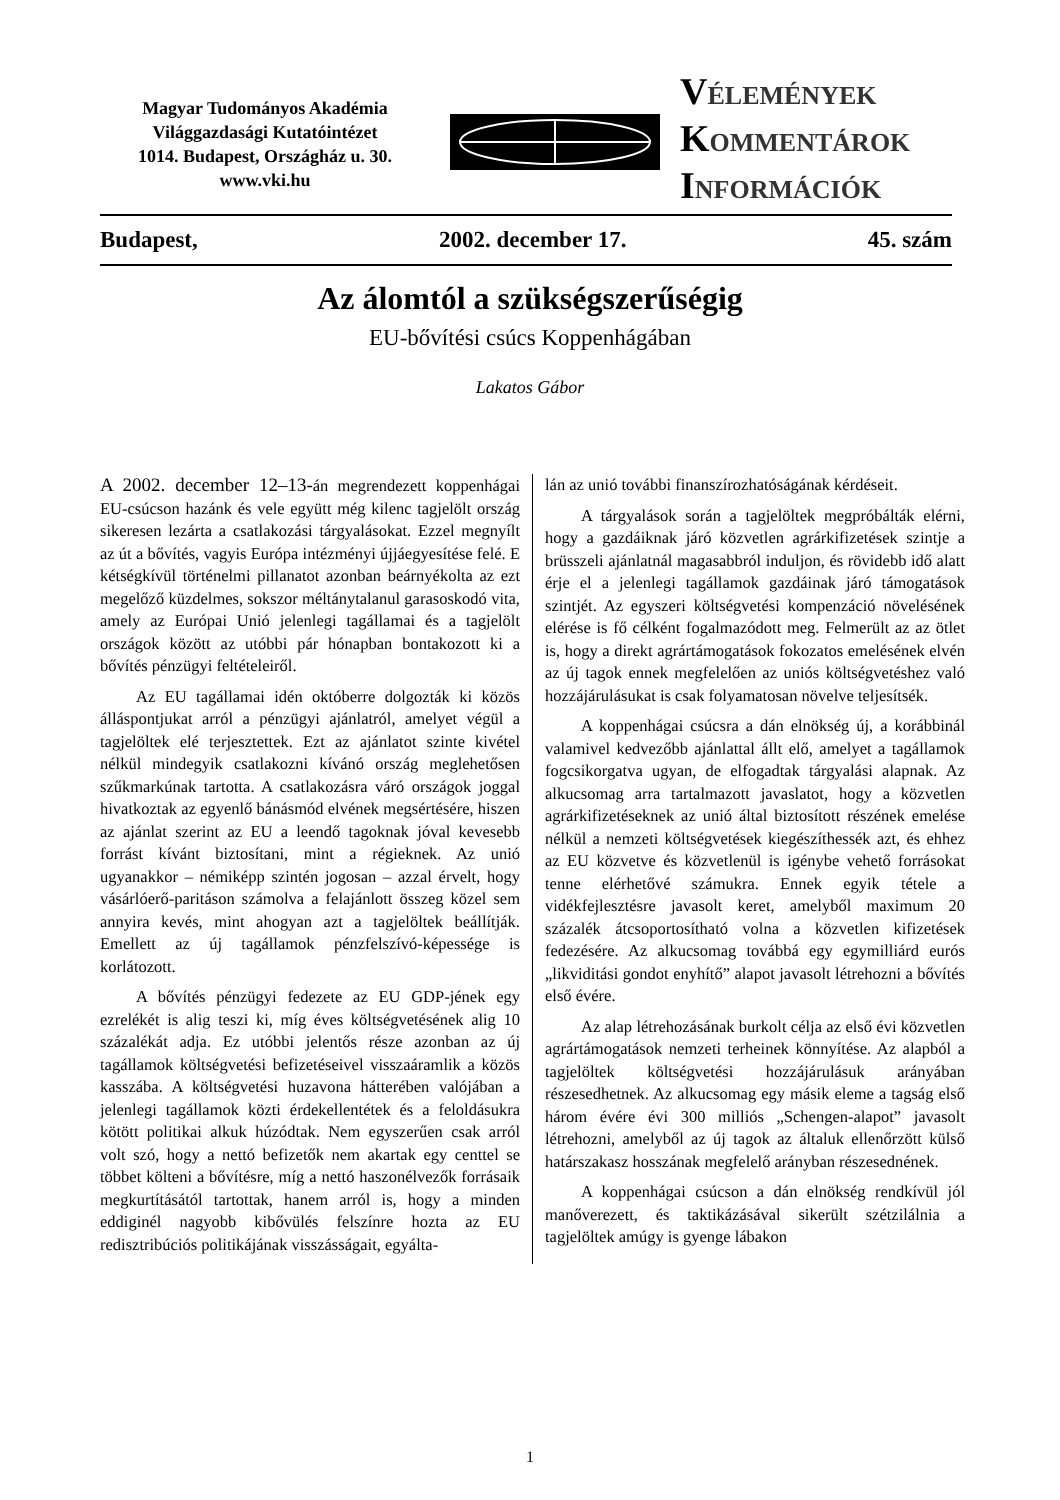Magyar Tudományos Akadémia
Világgazdasági Kutatóintézet
1014. Budapest, Országház u. 30.
www.vki.hu
VÉLEMÉNYEK
KOMMENTÁROK
INFORMÁCIÓK
Budapest, 2002. december 17. 45. szám
Az álomtól a szükségszerűségig
EU-bővítési csúcs Koppenhágában
Lakatos Gábor
A 2002. december 12–13-án megrendezett koppenhágai EU-csúcson hazánk és vele együtt még kilenc tagjelölt ország sikeresen lezárta a csatlakozási tárgyalásokat. Ezzel megnyílt az út a bővítés, vagyis Európa intézményi újjáegyesítése felé. E kétségkívül történelmi pillanatot azonban beárnyékolta az ezt megelőző küzdelmes, sokszor méltánytalanul garasoskodó vita, amely az Európai Unió jelenlegi tagállamai és a tagjelölt országok között az utóbbi pár hónapban bontakozott ki a bővítés pénzügyi feltételeiről.
Az EU tagállamai idén októberre dolgozták ki közös álláspontjukat arról a pénzügyi ajánlatról, amelyet végül a tagjelöltek elé terjesztettek. Ezt az ajánlatot szinte kivétel nélkül mindegyik csatlakozni kívánó ország meglehetősen szűkmarkúnak tartotta. A csatlakozásra váró országok joggal hivatkoztak az egyenlő bánásmód elvének megsértésére, hiszen az ajánlat szerint az EU a leendő tagoknak jóval kevesebb forrást kívánt biztosítani, mint a régieknek. Az unió ugyanakkor – némiképp szintén jogosan – azzal érvelt, hogy vásárlóerő-paritáson számolva a felajánlott összeg közel sem annyira kevés, mint ahogyan azt a tagjelöltek beállítják. Emellett az új tagállamok pénzfelszívó-képessége is korlátozott.
A bővítés pénzügyi fedezete az EU GDP-jének egy ezrelékét is alig teszi ki, míg éves költségvetésének alig 10 százalékát adja. Ez utóbbi jelentős része azonban az új tagállamok költségvetési befizetéseivel visszaáramlik a közös kasszába. A költségvetési huzavona hátterében valójában a jelenlegi tagállamok közti érdekellentétek és a feloldásukra kötött politikai alkuk húzódtak. Nem egyszerűen csak arról volt szó, hogy a nettó befizetők nem akartak egy centtel se többet költeni a bővítésre, míg a nettó haszonélvezők forrásaik megkurtításától tartottak, hanem arról is, hogy a minden eddiginél nagyobb kibővülés felszínre hozta az EU redisztribúciós politikájának visszásságait, egyálta-
lán az unió további finanszírozhatóságának kérdéseit.
A tárgyalások során a tagjelöltek megpróbálták elérni, hogy a gazdáiknak járó közvetlen agrárkifizetések szintje a brüsszeli ajánlatnál magasabbról induljon, és rövidebb idő alatt érje el a jelenlegi tagállamok gazdáinak járó támogatások szintjét. Az egyszeri költségvetési kompenzáció növelésének elérése is fő célként fogalmazódott meg. Felmerült az az ötlet is, hogy a direkt agrártámogatások fokozatos emelésének elvén az új tagok ennek megfelelően az uniós költségvetéshez való hozzájárulásukat is csak folyamatosan növelve teljesítsék.
A koppenhágai csúcsra a dán elnökség új, a korábbinál valamivel kedvezőbb ajánlattal állt elő, amelyet a tagállamok fogcsikorgatva ugyan, de elfogadtak tárgyalási alapnak. Az alkucsomag arra tartalmazott javaslatot, hogy a közvetlen agrárkifizetéseknek az unió által biztosított részének emelése nélkül a nemzeti költségvetések kiegészíthessék azt, és ehhez az EU közvetve és közvetlenül is igénybe vehető forrásokat tenne elérhetővé számukra. Ennek egyik tétele a vidékfejlesztésre javasolt keret, amelyből maximum 20 százalék átcsoportosítható volna a közvetlen kifizetések fedezésére. Az alkucsomag továbbá egy egymilliárd eurós „likviditási gondot enyhítő” alapot javasolt létrehozni a bővítés első évére.
Az alap létrehozásának burkolt célja az első évi közvetlen agrártámogatások nemzeti terheinek könnyítése. Az alapból a tagjelöltek költségvetési hozzájárulásuk arányában részesedhetnek. Az alkucsomag egy másik eleme a tagság első három évére évi 300 milliós „Schengen-alapot” javasolt létrehozni, amelyből az új tagok az általuk ellenőrzött külső határszakasz hosszának megfelelő arányban részesednének.
A koppenhágai csúcson a dán elnökség rendkívül jól manőverezett, és taktikázásával sikerült szétzilálnia a tagjelöltek amúgy is gyenge lábakon
1